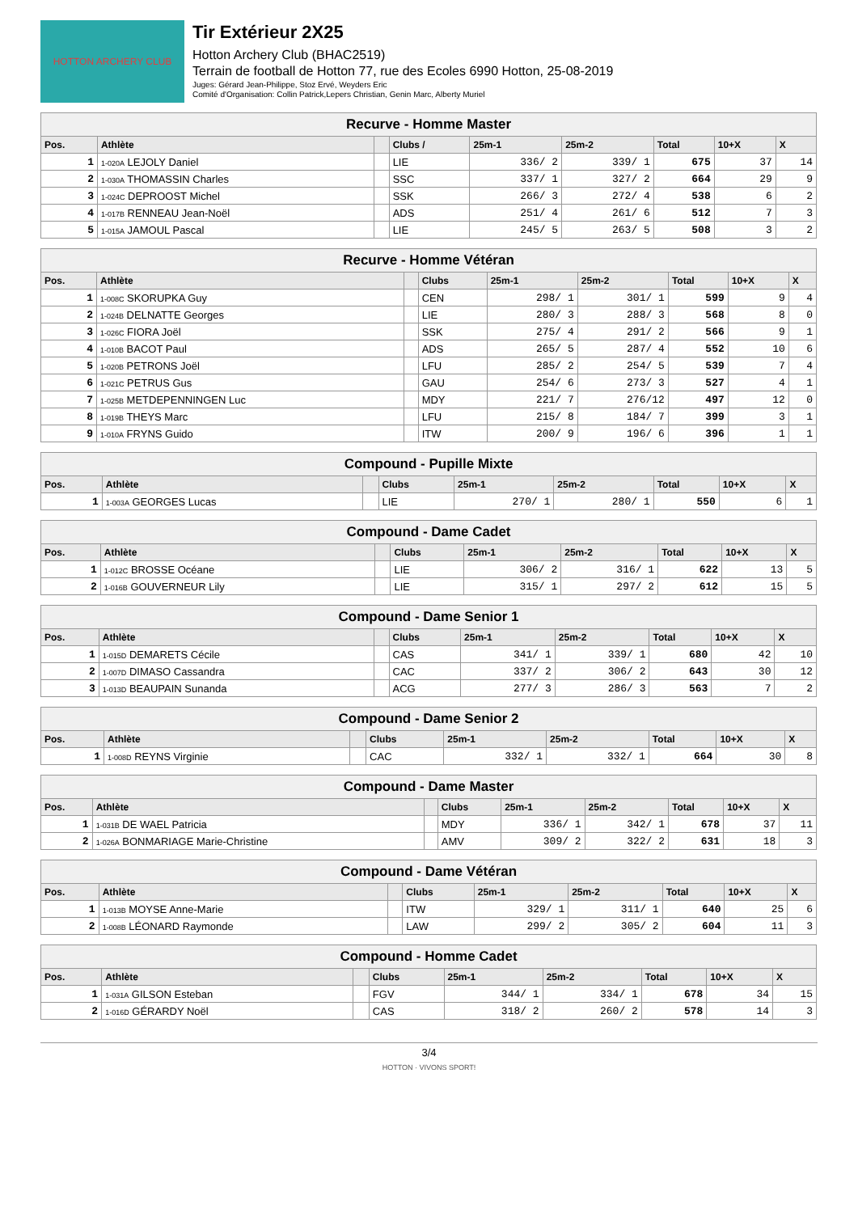HOTTON ARCHERY CLUB
Tir Extérieur 2X25
Hotton Archery Club (BHAC2519)
Terrain de football de Hotton 77, rue des Ecoles 6990 Hotton, 25-08-2019
Juges: Gérard Jean-Philippe, Stoz Ervé, Weyders Eric
Comité d'Organisation: Collin Patrick,Lepers Christian, Genin Marc, Alberty Muriel
| Recurve - Homme Master | | | | | | | | |
| Pos. | Athlète | | Clubs / | 25m-1 | 25m-2 | Total | 10+X | X |
| 1 | 1-020A LEJOLY Daniel | | LIE | 336/ 2 | 339/ 1 | 675 | 37 | 14 |
| 2 | 1-030A THOMASSIN Charles | | SSC | 337/ 1 | 327/ 2 | 664 | 29 | 9 |
| 3 | 1-024C DEPROOST Michel | | SSK | 266/ 3 | 272/ 4 | 538 | 6 | 2 |
| 4 | 1-017B RENNEAU Jean-Noël | | ADS | 251/ 4 | 261/ 6 | 512 | 7 | 3 |
| 5 | 1-015A JAMOUL Pascal | | LIE | 245/ 5 | 263/ 5 | 508 | 3 | 2 |
| Recurve - Homme Vétéran | | | | | | | | |
| Pos. | Athlète | | Clubs | 25m-1 | 25m-2 | Total | 10+X | X |
| 1 | 1-008C SKORUPKA Guy | | CEN | 298/ 1 | 301/ 1 | 599 | 9 | 4 |
| 2 | 1-024B DELNATTE Georges | | LIE | 280/ 3 | 288/ 3 | 568 | 8 | 0 |
| 3 | 1-026C FIORA Joël | | SSK | 275/ 4 | 291/ 2 | 566 | 9 | 1 |
| 4 | 1-010B BACOT Paul | | ADS | 265/ 5 | 287/ 4 | 552 | 10 | 6 |
| 5 | 1-020B PETRONS Joël | | LFU | 285/ 2 | 254/ 5 | 539 | 7 | 4 |
| 6 | 1-021C PETRUS Gus | | GAU | 254/ 6 | 273/ 3 | 527 | 4 | 1 |
| 7 | 1-025B METDEPENNINGEN Luc | | MDY | 221/ 7 | 276/12 | 497 | 12 | 0 |
| 8 | 1-019B THEYS Marc | | LFU | 215/ 8 | 184/ 7 | 399 | 3 | 1 |
| 9 | 1-010A FRYNS Guido | | ITW | 200/ 9 | 196/ 6 | 396 | 1 | 1 |
| Compound - Pupille Mixte | | | | | | | | |
| Pos. | Athlète | | Clubs | 25m-1 | 25m-2 | Total | 10+X | X |
| 1 | 1-003A GEORGES Lucas | | LIE | 270/ 1 | 280/ 1 | 550 | 6 | 1 |
| Compound - Dame Cadet | | | | | | | | |
| Pos. | Athlète | | Clubs | 25m-1 | 25m-2 | Total | 10+X | X |
| 1 | 1-012C BROSSE Océane | | LIE | 306/ 2 | 316/ 1 | 622 | 13 | 5 |
| 2 | 1-016B GOUVERNEUR Lily | | LIE | 315/ 1 | 297/ 2 | 612 | 15 | 5 |
| Compound - Dame Senior 1 | | | | | | | | |
| Pos. | Athlète | | Clubs | 25m-1 | 25m-2 | Total | 10+X | X |
| 1 | 1-015D DEMARETS Cécile | | CAS | 341/ 1 | 339/ 1 | 680 | 42 | 10 |
| 2 | 1-007D DIMASO Cassandra | | CAC | 337/ 2 | 306/ 2 | 643 | 30 | 12 |
| 3 | 1-013D BEAUPAIN Sunanda | | ACG | 277/ 3 | 286/ 3 | 563 | 7 | 2 |
| Compound - Dame Senior 2 | | | | | | | | |
| Pos. | Athlète | | Clubs | 25m-1 | 25m-2 | Total | 10+X | X |
| 1 | 1-008D REYNS Virginie | | CAC | 332/ 1 | 332/ 1 | 664 | 30 | 8 |
| Compound - Dame Master | | | | | | | | |
| Pos. | Athlète | | Clubs | 25m-1 | 25m-2 | Total | 10+X | X |
| 1 | 1-031B DE WAEL Patricia | | MDY | 336/ 1 | 342/ 1 | 678 | 37 | 11 |
| 2 | 1-026A BONMARIAGE Marie-Christine | | AMV | 309/ 2 | 322/ 2 | 631 | 18 | 3 |
| Compound - Dame Vétéran | | | | | | | | |
| Pos. | Athlète | | Clubs | 25m-1 | 25m-2 | Total | 10+X | X |
| 1 | 1-013B MOYSE Anne-Marie | | ITW | 329/ 1 | 311/ 1 | 640 | 25 | 6 |
| 2 | 1-008B LÉONARD Raymonde | | LAW | 299/ 2 | 305/ 2 | 604 | 11 | 3 |
| Compound - Homme Cadet | | | | | | | | |
| Pos. | Athlète | | Clubs | 25m-1 | 25m-2 | Total | 10+X | X |
| 1 | 1-031A GILSON Esteban | | FGV | 344/ 1 | 334/ 1 | 678 | 34 | 15 |
| 2 | 1-016D GÉRARDY Noël | | CAS | 318/ 2 | 260/ 2 | 578 | 14 | 3 |
3/4
HOTTON · VIVONS SPORT!